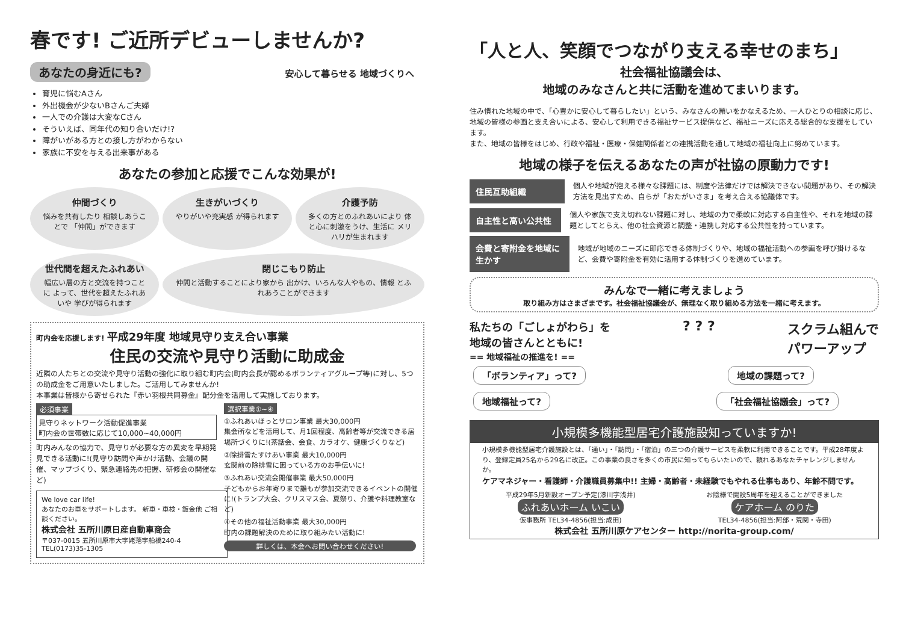春です! ご近所デビューしませんか?
あなたの身近にも?
安心して暮らせる 地域づくりへ
育児に悩むAさん
外出機会が少ないBさんご夫婦
一人での介護は大変なCさん
そういえば、同年代の知り合いだけ!?
障がいがある方との接し方がわからない
家族に不安を与える出来事がある
あなたの参加と応援でこんな効果が!
仲間づくり
悩みを共有したり 相談しあうことで 「仲間」ができます
生きがいづくり
やりがいや充実感 が得られます
介護予防
多くの方とのふれあいにより 体と心に刺激をうけ、生活に メリハリが生まれます
世代間を超えたふれあい
幅広い層の方と交流を持つことに よって、世代を超えたふれあいや 学びが得られます
閉じこもり防止
仲間と活動することにより家から 出かけ、いろんな人やもの、情報 とふれあうことができます
町内会を応援します! 平成29年度 地域見守り支え合い事業
住民の交流や見守り活動に助成金
近隣の人たちとの交流や見守り活動の強化に取り組む町内会(町内会長が認めるボランティアグループ等)に対し、5つの助成金をご用意いたしました。ご活用してみませんか!
本事業は皆様から寄せられた『赤い羽根共同募金』配分金を活用して実施しております。
必須事業
見守りネットワーク活動促進事業
町内会の世帯数に応じて10,000~40,000円
町内みんなの協力で、見守りが必要な方の異変を早期発見できる活動に!(見守り訪問や声かけ活動、会議の開催、マップづくり、緊急連絡先の把握、研修会の開催など)
We love car life!
あなたのお車をサポートします。 新車・車検・鈑金他 ご相談ください。
株式会社 五所川原日産自動車商会
〒037-0015 五所川原市大字姥萢字船橋240-4
TEL(0173)35-1305
選択事業①~④
①ふれあいほっとサロン事業 最大30,000円
集会所などを活用して、月1回程度、高齢者等が交流できる居場所づくりに!(茶話会、会食、カラオケ、健康づくりなど)
②除排雪たすけあい事業 最大10,000円
玄関前の除排雪に困っている方のお手伝いに!
③ふれあい交流会開催事業 最大50,000円
子どもからお年寄りまで誰もが参加交流できるイベントの開催に!(トランプ大会、クリスマス会、夏祭り、介護や料理教室など)
④その他の福祉活動事業 最大30,000円
町内の課題解決のために取り組みたい活動に!
詳しくは、本会へお問い合わせください!
「人と人、笑顔でつながり支える幸せのまち」
社会福祉協議会は、
地域のみなさんと共に活動を進めてまいります。
住み慣れた地域の中で、「心豊かに安心して暮らしたい」という、みなさんの願いをかなえるため、一人ひとりの相談に応じ、地域の皆様の参画と支え合いによる、安心して利用できる福祉サービス提供など、福祉ニーズに応える総合的な支援をしています。
また、地域の皆様をはじめ、行政や福祉・医療・保健関係者との連携活動を通して地域の福祉向上に努めています。
地域の様子を伝えるあなたの声が社協の原動力です!
住民互助組織
個人や地域が抱える様々な課題には、制度や法律だけでは解決できない問題があり、その解決方法を見出すため、自らが「おたがいさま」を考え合える協議体です。
自主性と高い公共性
個人や家族で支え切れない課題に対し、地域の力で柔軟に対応する自主性や、それを地域の課題としてとらえ、他の社会資源と調整・連携し対応する公共性を持っています。
会費と寄附金を地域に生かす
地域が地域のニーズに即応できる体制づくりや、地域の福祉活動への参画を呼び掛けるなど、会費や寄附金を有効に活用する体制づくりを進めています。
みんなで一緒に考えましょう
取り組み方はさまざまです。社会福祉協議会が、無理なく取り組める方法を一緒に考えます。
私たちの「ごしょがわら」を
地域の皆さんとともに!
== 地域福祉の推進を! ==
? ? ? スクラム組んで
パワーアップ
「ボランティア」って? 地域の課題って?
地域福祉って? 「社会福祉協議会」って?
小規模多機能型居宅介護施設知っていますか!
小規模多機能型居宅介護施設とは、「通い」・「訪問」・「宿泊」の三つの介護サービスを柔軟に利用できることです。平成28年度より、登録定員25名から29名に改正。この事業の良さを多くの市民に知ってもらいたいので、頼れるあなたチャレンジしませんか。
ケアマネジャー・看護師・介護職員募集中!! 主婦・高齢者・未経験でもやれる仕事もあり、年齢不問です。
平成29年5月新設オープン予定(漆川字浅井)
ふれあいホーム いこい
仮事務所 TEL34-4856(担当:成田)
お陰様で開設5周年を迎えることができました
ケアホーム のりた
TEL34-4856(担当:阿部・荒関・寺田)
株式会社 五所川原ケアセンター http://norita-group.com/